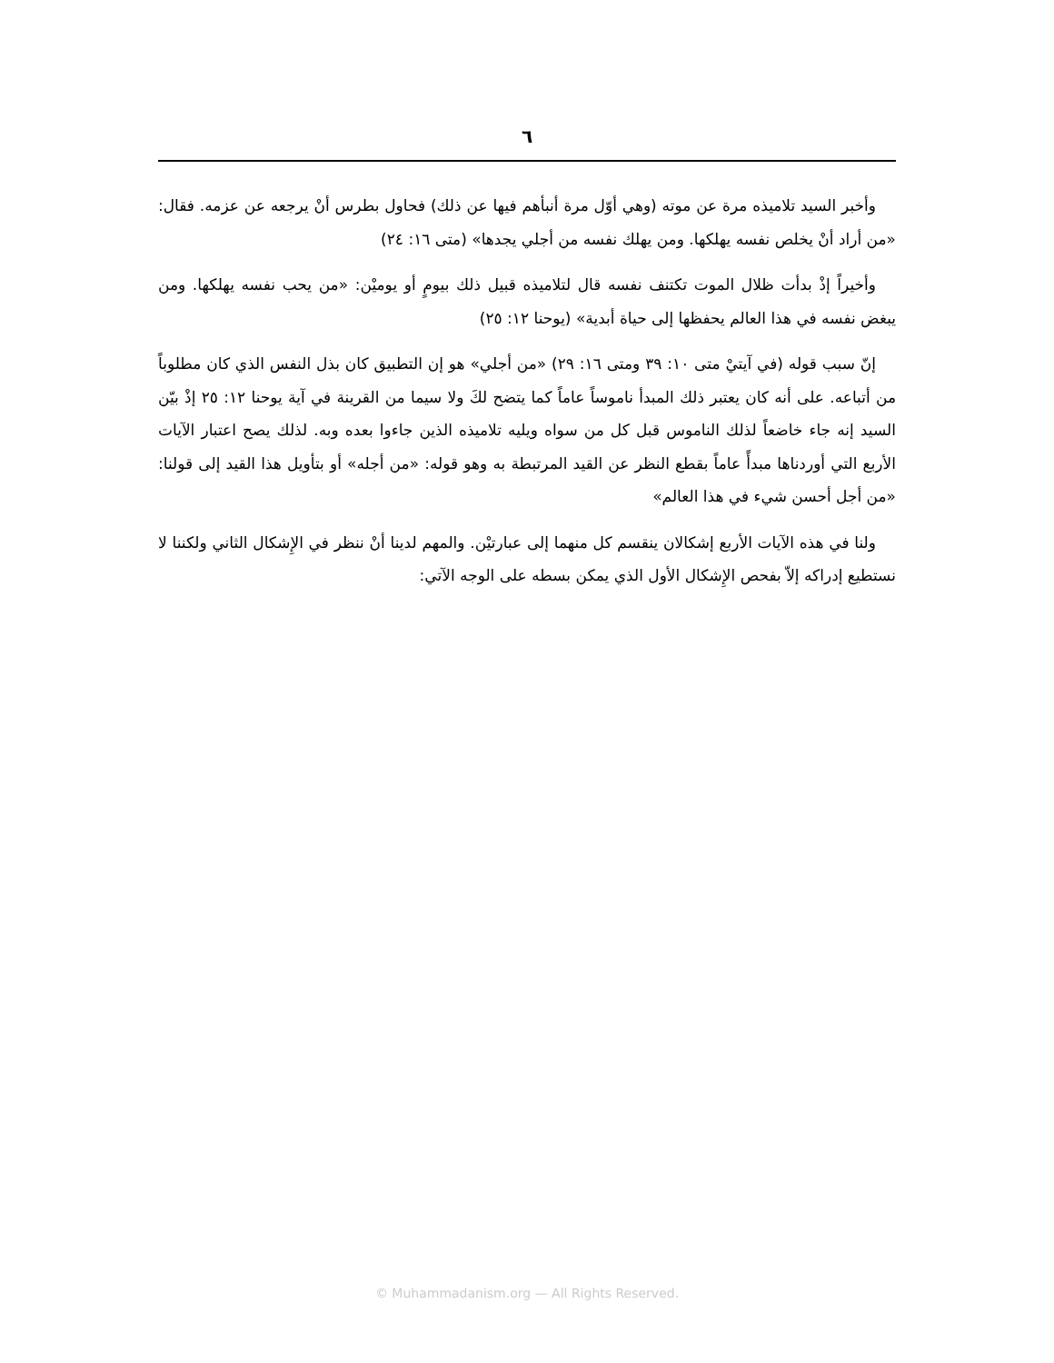٦
وأخبر السيد تلاميذه مرة عن موته (وهي أوّل مرة أنبأهم فيها عن ذلك) فحاول بطرس أنْ يرجعه عن عزمه. فقال: «من أراد أنْ يخلص نفسه يهلكها. ومن يهلك نفسه من أجلي يجدها» (متى ١٦: ٢٤)
وأخيراً إذْ بدأت ظلال الموت تكتنف نفسه قال لتلاميذه قبيل ذلك بيومٍ أو يوميْن: «من يحب نفسه يهلكها. ومن يبغض نفسه في هذا العالم يحفظها إلى حياة أبدية» (يوحنا ١٢: ٢٥)
إنّ سبب قوله (في آيتيْ متى ١٠: ٣٩ ومتى ١٦: ٢٩) «من أجلي» هو إن التطبيق كان بذل النفس الذي كان مطلوباً من أتباعه. على أنه كان يعتبر ذلك المبدأ ناموساً عاماً كما يتضح لكَ ولا سيما من القرينة في آية يوحنا ١٢: ٢٥ إذْ بيّن السيد إنه جاء خاضعاً لذلك الناموس قبل كل من سواه ويليه تلاميذه الذين جاءوا بعده وبه. لذلك يصح اعتبار الآيات الأربع التي أوردناها مبدأً عاماً بقطع النظر عن القيد المرتبطة به وهو قوله: «من أجله» أو بتأويل هذا القيد إلى قولنا: «من أجل أحسن شيء في هذا العالم»
ولنا في هذه الآيات الأربع إشكالان ينقسم كل منهما إلى عبارتيْن. والمهم لدينا أنْ ننظر في الإِشكال الثاني ولكننا لا نستطيع إدراكه إلاّ بفحص الإِشكال الأول الذي يمكن بسطه على الوجه الآتي:
© Muhammadanism.org — All Rights Reserved.